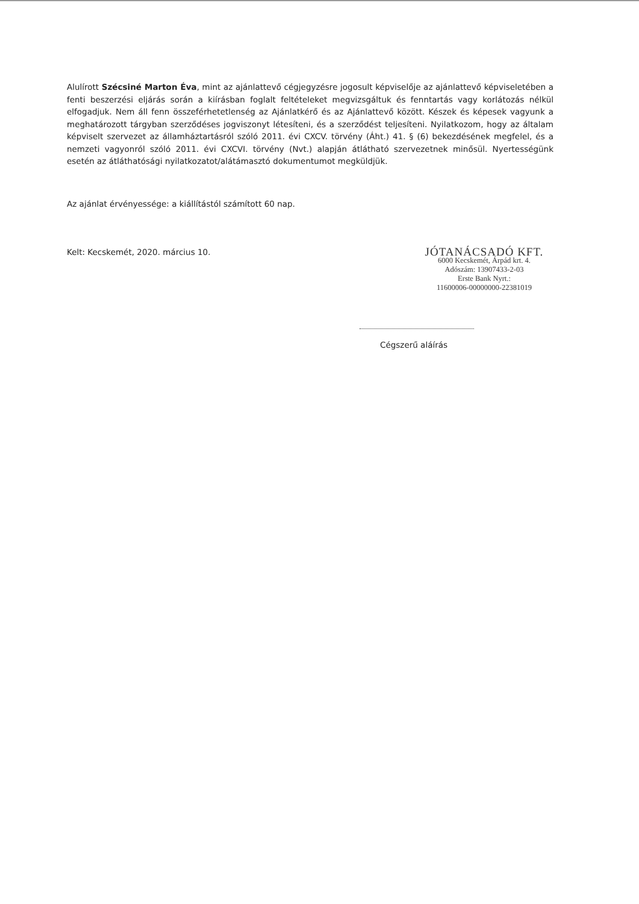Alulírott Szécsiné Marton Éva, mint az ajánlattevő cégjegyzésre jogosult képviselője az ajánlattevő képviseletében a fenti beszerzési eljárás során a kiírásban foglalt feltételeket megvizsgáltuk és fenntartás vagy korlátozás nélkül elfogadjuk. Nem áll fenn összeférhetetlenség az Ajánlatkérő és az Ajánlattevő között. Készek és képesek vagyunk a meghatározott tárgyban szerződéses jogviszonyt létesíteni, és a szerződést teljesíteni. Nyilatkozom, hogy az általam képviselt szervezet az államháztartásról szóló 2011. évi CXCV. törvény (Áht.) 41. § (6) bekezdésének megfelel, és a nemzeti vagyonról szóló 2011. évi CXCVI. törvény (Nvt.) alapján átlátható szervezetnek minősül. Nyertességünk esetén az átláthatósági nyilatkozatot/alátámasztó dokumentumot megküldjük.
Az ajánlat érvényessége: a kiállítástól számított 60 nap.
Kelt: Kecskemét, 2020. március 10.
JÓTANÁCSADÓ KFT.
6000 Kecskemét, Árpád krt. 4.
Adószám: 13907433-2-03
Erste Bank Nyrt.:
11600006-00000000-22381019
Cégszerű aláírás